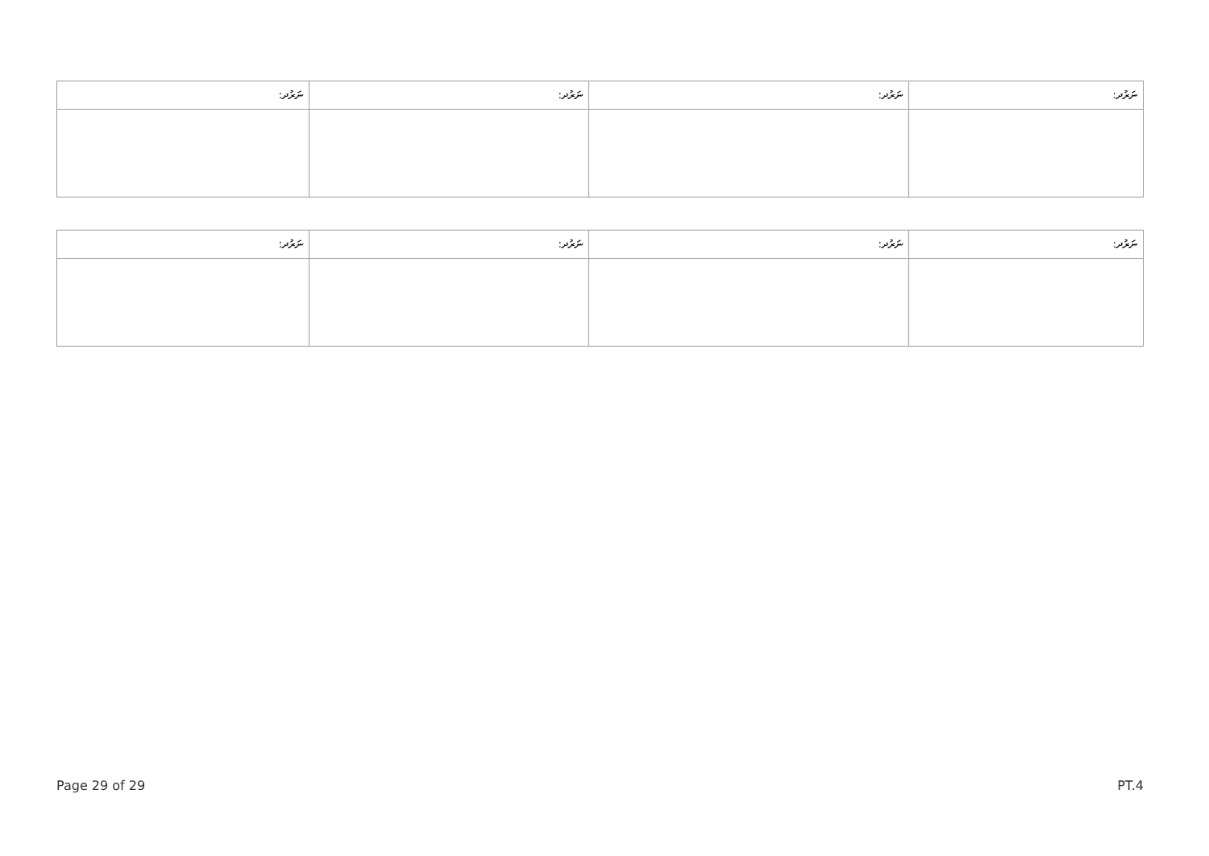| ނަރުދ: | ނަރުދ: | ނަރުދ: | ނަރުދ: |
| --- | --- | --- | --- |
| ނަރުދ: | ނަރުދ: | ނަރުދ: | ނަރުދ: |
| --- | --- | --- | --- |
Page 29 of 29 PT.4